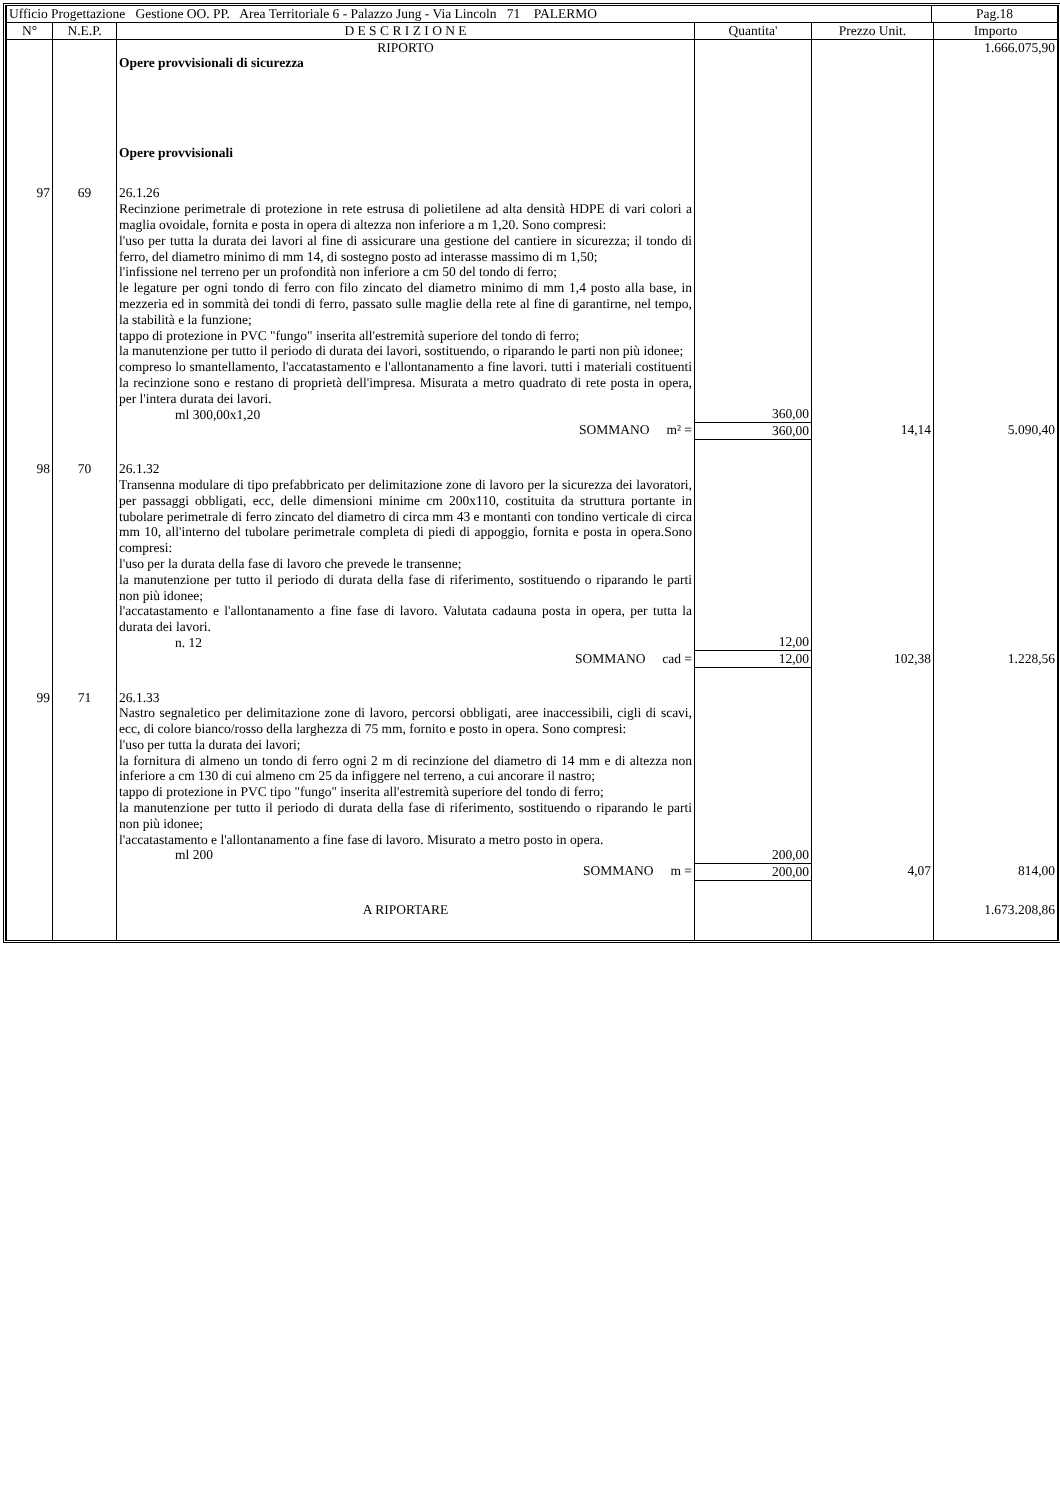| Ufficio Progettazione Gestione OO. PP. Area Territoriale 6 - Palazzo Jung - Via Lincoln 71 PALERMO | Pag.18 |
| N° | N.E.P. | D E S C R I Z I O N E | Quantita' | Prezzo Unit. | Importo |
| --- | --- | --- | --- | --- | --- |
| | | RIPORTO | | | 1.666.075,90 |
| | | Opere provvisionali di sicurezza | | | |
| | | Opere provvisionali | | | |
| 97 | 69 | 26.1.26 Recinzione perimetrale di protezione in rete estrusa di polietilene ad alta densità HDPE di vari colori a maglia ovoidale, fornita e posta in opera di altezza non inferiore a m 1,20. Sono compresi: l'uso per tutta la durata dei lavori al fine di assicurare una gestione del cantiere in sicurezza; il tondo di ferro, del diametro minimo di mm 14, di sostegno posto ad interasse massimo di m 1,50; l'infissione nel terreno per un profondità non inferiore a cm 50 del tondo di ferro; le legature per ogni tondo di ferro con filo zincato del diametro minimo di mm 1,4 posto alla base, in mezzeria ed in sommità dei tondi di ferro, passato sulle maglie della rete al fine di garantirne, nel tempo, la stabilità e la funzione; tappo di protezione in PVC "fungo" inserita all'estremità superiore del tondo di ferro; la manutenzione per tutto il periodo di durata dei lavori, sostituendo, o riparando le parti non più idonee; compreso lo smantellamento, l'accatastamento e l'allontanamento a fine lavori. tutti i materiali costituenti la recinzione sono e restano di proprietà dell'impresa. Misurata a metro quadrato di rete posta in opera, per l'intera durata dei lavori. ml 300,00x1,20 | 360,00 | | |
| | | SOMMANO m² = | 360,00 | 14,14 | 5.090,40 |
| 98 | 70 | 26.1.32 Transenna modulare di tipo prefabbricato per delimitazione zone di lavoro per la sicurezza dei lavoratori, per passaggi obbligati, ecc, delle dimensioni minime cm 200x110, costituita da struttura portante in tubolare perimetrale di ferro zincato del diametro di circa mm 43 e montanti con tondino verticale di circa mm 10, all'interno del tubolare perimetrale completa di piedi di appoggio, fornita e posta in opera.Sono compresi: l'uso per la durata della fase di lavoro che prevede le transenne; la manutenzione per tutto il periodo di durata della fase di riferimento, sostituendo o riparando le parti non più idonee; l'accatastamento e l'allontanamento a fine fase di lavoro. Valutata cadauna posta in opera, per tutta la durata dei lavori. n. 12 | 12,00 | | |
| | | SOMMANO cad = | 12,00 | 102,38 | 1.228,56 |
| 99 | 71 | 26.1.33 Nastro segnaletico per delimitazione zone di lavoro, percorsi obbligati, aree inaccessibili, cigli di scavi, ecc, di colore bianco/rosso della larghezza di 75 mm, fornito e posto in opera. Sono compresi: l'uso per tutta la durata dei lavori; la fornitura di almeno un tondo di ferro ogni 2 m di recinzione del diametro di 14 mm e di altezza non inferiore a cm 130 di cui almeno cm 25 da infiggere nel terreno, a cui ancorare il nastro; tappo di protezione in PVC tipo "fungo" inserita all'estremità superiore del tondo di ferro; la manutenzione per tutto il periodo di durata della fase di riferimento, sostituendo o riparando le parti non più idonee; l'accatastamento e l'allontanamento a fine fase di lavoro. Misurato a metro posto in opera. ml 200 | 200,00 | | |
| | | SOMMANO m = | 200,00 | 4,07 | 814,00 |
| | | A RIPORTARE | | | 1.673.208,86 |